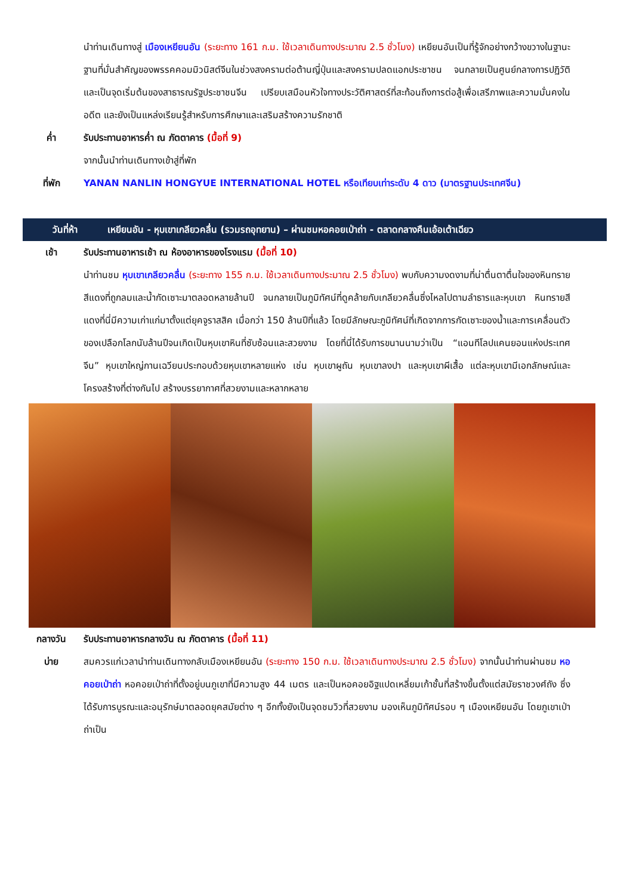นำท่านเดินทางสู่ เมืองเหยียนอัน (ระยะทาง 161 ก.ม. ใช้เวลาเดินทางประมาณ 2.5 ชั่วโมง) เหยียนอันเป็นที่รู้จักอย่างกว้างขวางในฐานะฐานที่มั่นสำคัญของพรรคคอมมิวนิสต์จีนในช่วงสงครามต่อต้านญี่ปุ่นและสงครามปลดแอกประชาชน จนกลายเป็นศูนย์กลางการปฏิวัติและเป็นจุดเริ่มต้นของสาธารณรัฐประชาชนจีน เปรียบเสมือนหัวใจทางประวัติศาสตร์ที่สะท้อนถึงการต่อสู้เพื่อเสรีภาพและความมั่นคงในอดีต และยังเป็นแหล่งเรียนรู้สำหรับการศึกษาและเสริมสร้างความรักชาติ
ค่ำ รับประทานอาหารค่ำ ณ ภัตตาคาร (มื้อที่ 9)
จากนั้นนำท่านเดินทางเข้าสู่ที่พัก
ที่พัก YANAN NANLIN HONGYUE INTERNATIONAL HOTEL หรือเทียบเท่าระดับ 4 ดาว (มาตรฐานประเทศจีน)
วันที่ห้า เหยียนอัน - หุบเขาเกลียวคลื่น (รวมรถอุทยาน) – ผ่านชมหอคอยเป่าถ่า - ตลาดกลางคืนเอ้อเต้าเฉียว
เช้า รับประทานอาหารเช้า ณ ห้องอาหารของโรงแรม (มื้อที่ 10)
นำท่านชม หุบเขาเกลียวคลื่น (ระยะทาง 155 ก.ม. ใช้เวลาเดินทางประมาณ 2.5 ชั่วโมง) พบกับความงดงามที่น่าตื่นตาตื่นใจของหินทรายสีแดงที่ถูกลมและน้ำกัดเซาะมาตลอดหลายล้านปี จนกลายเป็นภูมิทัศน์ที่ดูคล้ายกับเกลียวคลื่นซึ่งไหลไปตามลำธารและหุบเขา หินทรายสีแดงที่นี่มีความเก่าแก่มาตั้งแต่ยุคจูราสสิค เมื่อกว่า 150 ล้านปีที่แล้ว โดยมีลักษณะภูมิทัศน์ที่เกิดจากการกัดเซาะของน้ำและการเคลื่อนตัวของเปลือกโลกนับล้านปีจนเกิดเป็นหุบเขาหินที่ซับซ้อนและสวยงาม โดยที่นี่ได้รับการขนานนามว่าเป็น “แอนทีโลปแคนยอนแห่งประเทศจีน” หุบเขาใหญ่กานเฉวียนประกอบด้วยหุบเขาหลายแห่ง เช่น หุบเขาผูถัน หุบเขาลงปา และหุบเขาผีเสื้อ แต่ละหุบเขามีเอกลักษณ์และโครงสร้างที่ต่างกันไป สร้างบรรยากาศที่สวยงามและหลากหลาย
กลางวัน รับประทานอาหารกลางวัน ณ ภัตตาคาร (มื้อที่ 11)
บ่าย สมควรแก่เวลานำท่านเดินทางกลับเมืองเหยียนอัน (ระยะทาง 150 ก.ม. ใช้เวลาเดินทางประมาณ 2.5 ชั่วโมง) จากนั้นนำท่านผ่านชม หอคอยเป่าถ่า หอคอยเป่าถ่าที่ตั้งอยู่บนภูเขาที่มีความสูง 44 เมตร และเป็นหอคอยอิฐแปดเหลี่ยมเก้าชั้นที่สร้างขึ้นตั้งแต่สมัยราชวงศ์ถัง ซึ่งได้รับการบูรณะและอนุรักษ์มาตลอดยุคสมัยต่าง ๆ อีกทั้งยังเป็นจุดชมวิวที่สวยงาม มองเห็นภูมิทัศน์รอบ ๆ เมืองเหยียนอัน โดยภูเขาเป่าถ่าเป็น